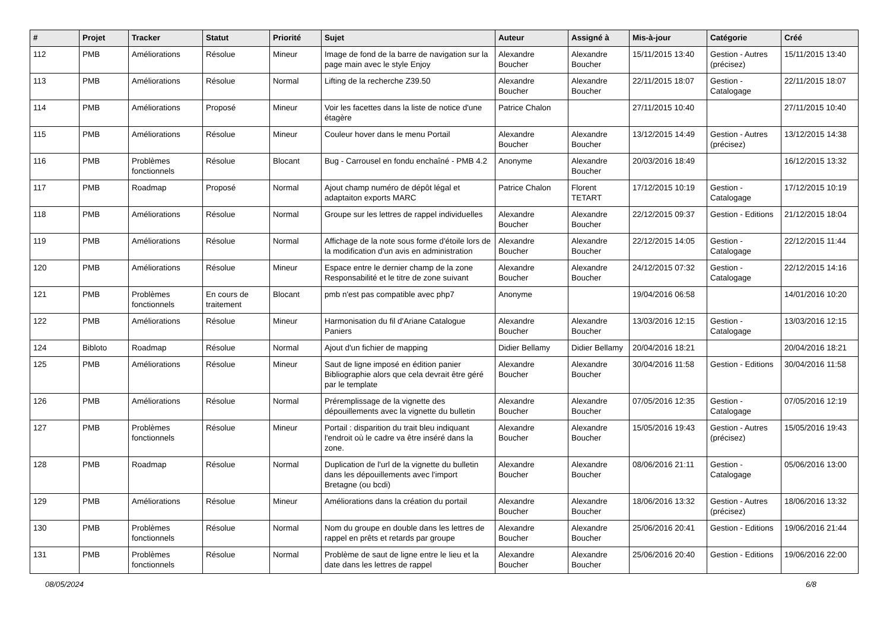| # | Projet | Tracker | Statut | Priorité | Sujet | Auteur | Assigné à | Mis-à-jour | Catégorie | Créé |
| --- | --- | --- | --- | --- | --- | --- | --- | --- | --- | --- |
| 112 | PMB | Améliorations | Résolue | Mineur | Image de fond de la barre de navigation sur la page main avec le style Enjoy | Alexandre Boucher | Alexandre Boucher | 15/11/2015 13:40 | Gestion - Autres (précisez) | 15/11/2015 13:40 |
| 113 | PMB | Améliorations | Résolue | Normal | Lifting de la recherche Z39.50 | Alexandre Boucher | Alexandre Boucher | 22/11/2015 18:07 | Gestion - Catalogage | 22/11/2015 18:07 |
| 114 | PMB | Améliorations | Proposé | Mineur | Voir les facettes dans la liste de notice d'une étagère | Patrice Chalon | | 27/11/2015 10:40 | | 27/11/2015 10:40 |
| 115 | PMB | Améliorations | Résolue | Mineur | Couleur hover dans le menu Portail | Alexandre Boucher | Alexandre Boucher | 13/12/2015 14:49 | Gestion - Autres (précisez) | 13/12/2015 14:38 |
| 116 | PMB | Problèmes fonctionnels | Résolue | Blocant | Bug - Carrousel en fondu enchaîné - PMB 4.2 | Anonyme | Alexandre Boucher | 20/03/2016 18:49 | | 16/12/2015 13:32 |
| 117 | PMB | Roadmap | Proposé | Normal | Ajout champ numéro de dépôt légal et adaptaiton exports MARC | Patrice Chalon | Florent TETART | 17/12/2015 10:19 | Gestion - Catalogage | 17/12/2015 10:19 |
| 118 | PMB | Améliorations | Résolue | Normal | Groupe sur les lettres de rappel individuelles | Alexandre Boucher | Alexandre Boucher | 22/12/2015 09:37 | Gestion - Editions | 21/12/2015 18:04 |
| 119 | PMB | Améliorations | Résolue | Normal | Affichage de la note sous forme d'étoile lors de la modification d'un avis en administration | Alexandre Boucher | Alexandre Boucher | 22/12/2015 14:05 | Gestion - Catalogage | 22/12/2015 11:44 |
| 120 | PMB | Améliorations | Résolue | Mineur | Espace entre le dernier champ de la zone Responsabilité et le titre de zone suivant | Alexandre Boucher | Alexandre Boucher | 24/12/2015 07:32 | Gestion - Catalogage | 22/12/2015 14:16 |
| 121 | PMB | Problèmes fonctionnels | En cours de traitement | Blocant | pmb n'est pas compatible avec php7 | Anonyme | | 19/04/2016 06:58 | | 14/01/2016 10:20 |
| 122 | PMB | Améliorations | Résolue | Mineur | Harmonisation du fil d'Ariane Catalogue Paniers | Alexandre Boucher | Alexandre Boucher | 13/03/2016 12:15 | Gestion - Catalogage | 13/03/2016 12:15 |
| 124 | Bibloto | Roadmap | Résolue | Normal | Ajout d'un fichier de mapping | Didier Bellamy | Didier Bellamy | 20/04/2016 18:21 | | 20/04/2016 18:21 |
| 125 | PMB | Améliorations | Résolue | Mineur | Saut de ligne imposé en édition panier Bibliographie alors que cela devrait être géré par le template | Alexandre Boucher | Alexandre Boucher | 30/04/2016 11:58 | Gestion - Editions | 30/04/2016 11:58 |
| 126 | PMB | Améliorations | Résolue | Normal | Préremplissage de la vignette des dépouillements avec la vignette du bulletin | Alexandre Boucher | Alexandre Boucher | 07/05/2016 12:35 | Gestion - Catalogage | 07/05/2016 12:19 |
| 127 | PMB | Problèmes fonctionnels | Résolue | Mineur | Portail : disparition du trait bleu indiquant l'endroit où le cadre va être inséré dans la zone. | Alexandre Boucher | Alexandre Boucher | 15/05/2016 19:43 | Gestion - Autres (précisez) | 15/05/2016 19:43 |
| 128 | PMB | Roadmap | Résolue | Normal | Duplication de l'url de la vignette du bulletin dans les dépouillements avec l'import Bretagne (ou bcdi) | Alexandre Boucher | Alexandre Boucher | 08/06/2016 21:11 | Gestion - Catalogage | 05/06/2016 13:00 |
| 129 | PMB | Améliorations | Résolue | Mineur | Améliorations dans la création du portail | Alexandre Boucher | Alexandre Boucher | 18/06/2016 13:32 | Gestion - Autres (précisez) | 18/06/2016 13:32 |
| 130 | PMB | Problèmes fonctionnels | Résolue | Normal | Nom du groupe en double dans les lettres de rappel en prêts et retards par groupe | Alexandre Boucher | Alexandre Boucher | 25/06/2016 20:41 | Gestion - Editions | 19/06/2016 21:44 |
| 131 | PMB | Problèmes fonctionnels | Résolue | Normal | Problème de saut de ligne entre le lieu et la date dans les lettres de rappel | Alexandre Boucher | Alexandre Boucher | 25/06/2016 20:40 | Gestion - Editions | 19/06/2016 22:00 |
08/05/2024 6/8